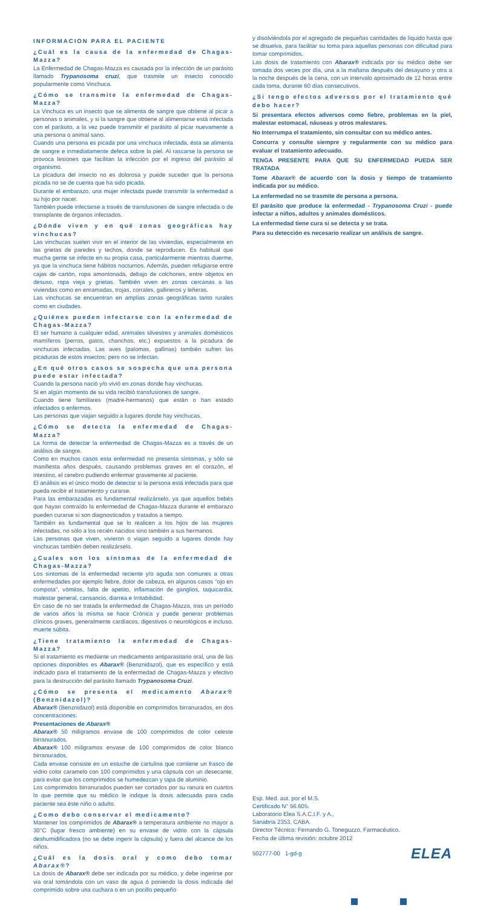INFORMACION PARA EL PACIENTE
¿Cuál es la causa de la enfermedad de Chagas-Mazza?
La Enfermedad de Chagas-Mazza es causada por la infección de un parásito llamado Trypanosoma cruzi, que trasmite un insecto conocido popularmente como Vinchuca.
¿Cómo se transmite la enfermedad de Chagas-Mazza?
La Vinchuca es un insecto que se alimenta de sangre que obtiene al picar a personas o animales, y si la sangre que obtiene al alimentarse está infectada con el parásito, a la vez puede transmitir el parásito al picar nuevamente a una persona o animal sano.
Cuando una persona es picada por una vinchuca infectada, ésta se alimenta de sangre e inmediatamente defeca sobre la piel. Al rascarse la persona se provoca lesiones que facilitan la infección por el ingreso del parásito al organismo.
La picadura del insecto no es dolorosa y puede suceder que la persona picada no se de cuenta que ha sido picada.
Durante el embarazo, una mujer infectada puede transmitir la enfermedad a su hijo por nacer.
También puede infectarse a través de transfusiones de sangre infectada o de transplante de órganos infectados.
¿Dónde viven y en qué zonas geográficas hay vinchucas?
Las vinchucas suelen vivir en el interior de las viviendas, especialmente en las grietas de paredes y techos, donde se reproducen. Es habitual que mucha gente se infecte en su propia casa, particularmente mientras duerme, ya que la vinchuca tiene hábitos nocturnos. Además, pueden refugiarse entre cajas de cartón, ropa amontonada, debajo de colchones, entre objetos en desuso, ropa vieja y grietas. También viven en zonas cercanas a las viviendas como en enramadas, trojas, corrales, gallineros y leñeras.
Las vinchucas se encuentran en amplias zonas geográficas tanto rurales como en ciudades.
¿Quiénes pueden infectarse con la enfermedad de Chagas-Mazza?
El ser humano a cualquier edad, animales silvestres y animales domésticos mamíferos (perros, gatos, chanchos, etc.) expuestos a la picadura de vinchucas infectadas. Las aves (palomas, gallinas) también sufren las picaduras de estos insectos; pero no se infectan.
¿En qué otros casos se sospecha que una persona puede estar infectada?
Cuando la persona nació y/o vivió en zonas donde hay vinchucas.
Si en algún momento de su vida recibió transfusiones de sangre.
Cuando tiene familiares (madre-hermanos) que están o han estado infectados o enfermos.
Las personas que viajan seguido a lugares donde hay vinchucas.
¿Cómo se detecta la enfermedad de Chagas-Mazza?
La forma de detectar la enfermedad de Chagas-Mazza es a través de un análisis de sangre.
Como en muchos casos esta enfermedad no presenta síntomas, y sólo se manifiesta años después, causando problemas graves en el corazón, el intestino, el cerebro pudiendo enfermar gravemente al paciente.
El análisis es el único modo de detectar si la persona está infectada para que pueda recibir el tratamiento y curarse.
Para las embarazadas es fundamental realizárselo, ya que aquellos bebés que hayan contraído la enfermedad de Chagas-Mazza durante el embarazo pueden curarse si son diagnosticados y tratados a tiempo.
También es fundamental que se lo realicen a los hijos de las mujeres infectadas, no sólo a los recién nacidos sino también a sus hermanos.
Las personas que viven, vivieron o viajan seguido a lugares donde hay vinchucas también deben realizárselo.
¿Cuales son los síntomas de la enfermedad de Chagas-Mazza?
Los sintomas de la enfermedad reciente y/o aguda son comunes a otras enfermedades por ejemplo fiebre, dolor de cabeza, en algunos casos "ojo en compota", vómitos, falta de apetito, inflamación de ganglios, taquicardia, malestar general, cansancio, diarrea e Irritabilidad.
En caso de no ser tratada la enfermedad de Chagas-Mazza, tras un período de varios años la misma se hace Crónica y puede generar problemas clínicos graves, generalmente cardíacos, digestivos o neurológicos e incluso, muerte súbita.
¿Tiene tratamiento la enfermedad de Chagas-Mazza?
Sí el tratamiento es mediante un medicamento antiparasitario oral, una de las opciones disponibles es Abarax® (Benznidazol), que es específico y está indicado para el tratamiento de la enfermedad de Chagas-Mazza y efectivo para la destrucción del parásito llamado Trypanosoma Cruzi.
¿Cómo se presenta el medicamento Abarax® (Benznidazol)?
Abarax® (Benznidazol) está disponible en comprimidos birranurados, en dos concentraciones:
Presentaciones de Abarax®
Abarax® 50 miligramos envase de 100 comprimidos de color celeste birranurados.
Abarax® 100 miligramos envase de 100 comprimidos de color blanco birranurados.
Cada envase consiste en un estuche de cartulina que contiene un frasco de vidrio color caramelo con 100 comprimidos y una cápsula con un desecante, para evitar que los comprimidos se humedezcan y tapa de aluminio.
Los comprimidos birranurados pueden ser cortados por su ranura en cuartos lo que permite que su médico le indique la dosis adecuada para cada paciente sea éste niño o adulto.
¿Como debo conservar el medicamento?
Mantener los comprimidos de Abarax® a temperatura ambiente no mayor a 30°C (lugar fresco ambiente) en su envase de vidrio con la cápsula deshumidificadora (no se debe ingerir la cápsula) y fuera del alcance de los niños.
¿Cuál es la dosis oral y como debo tomar Abarax®?
La dosis de Abarax® debe ser indicada por su médico, y debe ingerirse por via oral tomándola con un vaso de agua ó poniendo la dosis indicada del comprimido sobre una cuchara o en un pocillo pequeño
y disolviéndola por el agregado de pequeñas cantidades de líquido hasta que se disuelva, para facilitar su toma para aquellas personas con dificultad para tomar comprimidos.
Las dosis de tratamiento con Abarax® indicada por su médico debe ser tomada dos veces por día, una a la mañana después del desayuno y otra a la noche después de la cena, con un intervalo aproximado de 12 horas entre cada toma, durante 60 días consecutivos.
¿Si tengo efectos adversos por el tratamiento qué debo hacer?
Si presentara efectos adversos como fiebre, problemas en la piel, malestar estomacal, náuseas y otros malestares.
No Interrumpa el tratamiento, sin consultar con su médico antes.
Concurra y consulte siempre y regularmente con su médico para evaluar el tratamiento adecuado.
TENGA PRESENTE PARA QUE SU ENFERMEDAD PUEDA SER TRATADA
Tome Abarax® de acuerdo con la dosis y tiempo de tratamiento indicada por su médico.
La enfermedad no se trasmite de persona a persona.
El parásito que produce la enfermedad - Trypanosoma Cruzi - puede infectar a niños, adultos y animales domésticos.
La enfermedad tiene cura si se detecta y se trata.
Para su detección es necesario realizar un análisis de sangre.
Esp. Med. aut. por el M.S.
Certificado N° 56.605.
Laboratorio Elea S.A.C.I.F. y A.,
Sanabria 2353, CABA.
Director Técnico: Fernando G. Toneguzzo, Farmacéutico.
Fecha de última revisión: octubre 2012
ELEA 502777-00 1-gd-g